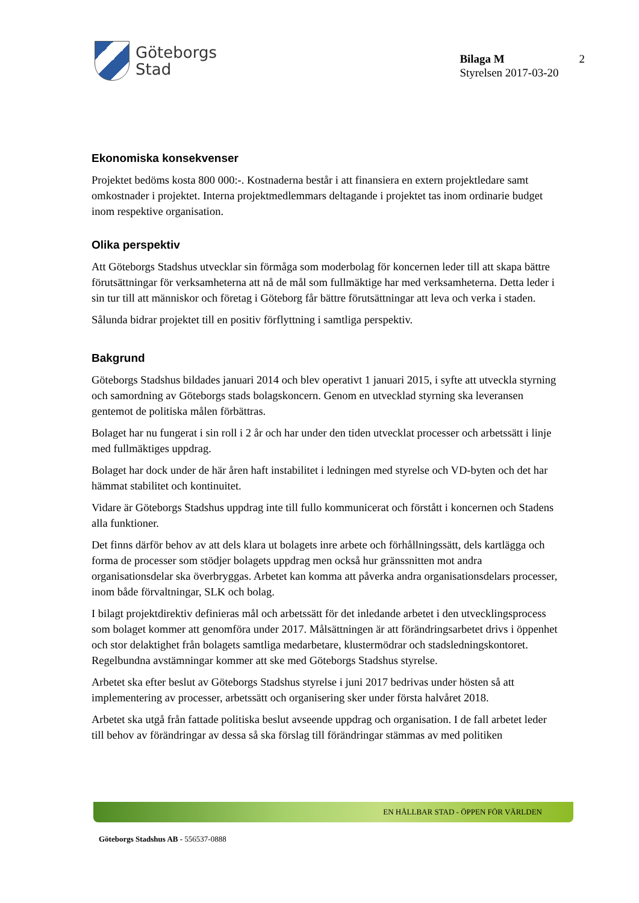Göteborgs
Stad
Bilaga M
Styrelsen 2017-03-20
2
Ekonomiska konsekvenser
Projektet bedöms kosta 800 000:-. Kostnaderna består i att finansiera en extern projektledare samt omkostnader i projektet. Interna projektmedlemmars deltagande i projektet tas inom ordinarie budget inom respektive organisation.
Olika perspektiv
Att Göteborgs Stadshus utvecklar sin förmåga som moderbolag för koncernen leder till att skapa bättre förutsättningar för verksamheterna att nå de mål som fullmäktige har med verksamheterna. Detta leder i sin tur till att människor och företag i Göteborg får bättre förutsättningar att leva och verka i staden.
Sålunda bidrar projektet till en positiv förflyttning i samtliga perspektiv.
Bakgrund
Göteborgs Stadshus bildades januari 2014 och blev operativt 1 januari 2015, i syfte att utveckla styrning och samordning av Göteborgs stads bolagskoncern. Genom en utvecklad styrning ska leveransen gentemot de politiska målen förbättras.
Bolaget har nu fungerat i sin roll i 2 år och har under den tiden utvecklat processer och arbetssätt i linje med fullmäktiges uppdrag.
Bolaget har dock under de här åren haft instabilitet i ledningen med styrelse och VD-byten och det har hämmat stabilitet och kontinuitet.
Vidare är Göteborgs Stadshus uppdrag inte till fullo kommunicerat och förstått i koncernen och Stadens alla funktioner.
Det finns därför behov av att dels klara ut bolagets inre arbete och förhållningssätt, dels kartlägga och forma de processer som stödjer bolagets uppdrag men också hur gränssnitten mot andra organisationsdelar ska överbryggas. Arbetet kan komma att påverka andra organisationsdelars processer, inom både förvaltningar, SLK och bolag.
I bilagt projektdirektiv definieras mål och arbetssätt för det inledande arbetet i den utvecklingsprocess som bolaget kommer att genomföra under 2017. Målsättningen är att förändringsarbetet drivs i öppenhet och stor delaktighet från bolagets samtliga medarbetare, klustermödrar och stadsledningskontoret. Regelbundna avstämningar kommer att ske med Göteborgs Stadshus styrelse.
Arbetet ska efter beslut av Göteborgs Stadshus styrelse i juni 2017 bedrivas under hösten så att implementering av processer, arbetssätt och organisering sker under första halvåret 2018.
Arbetet ska utgå från fattade politiska beslut avseende uppdrag och organisation. I de fall arbetet leder till behov av förändringar av dessa så ska förslag till förändringar stämmas av med politiken
EN HÅLLBAR STAD - ÖPPEN FÖR VÄRLDEN
Göteborgs Stadshus AB - 556537-0888